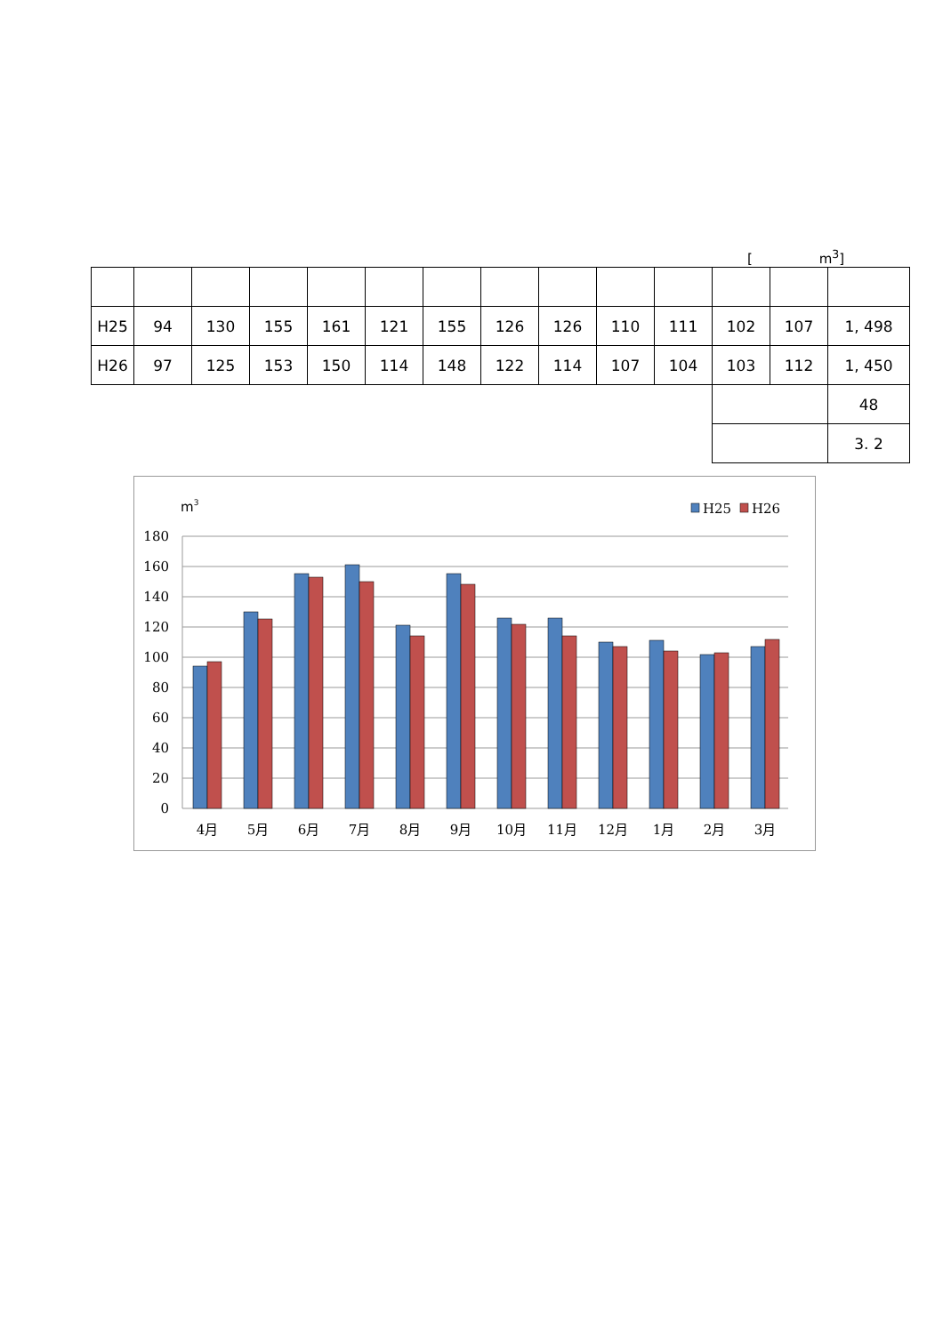[ m<sup>3</sup>]
| H25 | 94 | 130 | 155 | 161 | 121 | 155 | 126 | 126 | 110 | 111 | 102 | 107 | 1, 498 |
| H26 | 97 | 125 | 153 | 150 | 114 | 148 | 122 | 114 | 107 | 104 | 103 | 112 | 1, 450 |
| | | | | | | | | | | | | | 48 |
| | | | | | | | | | | | | | 3. 2 |
m3
H25
H26
180
160
140
120
100
80
60
40
20
0
4月
5月
6月
7月
8月
9月
10月
11月
12月
1月
2月
3月